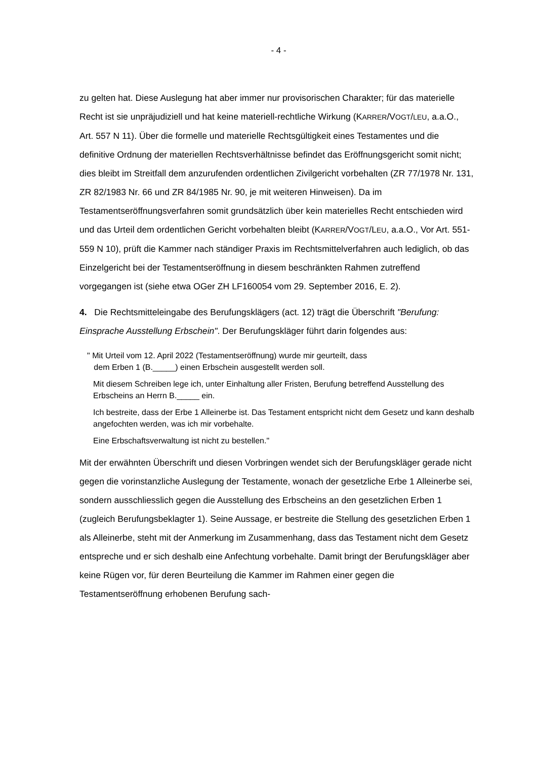- 4 -
zu gelten hat. Diese Auslegung hat aber immer nur provisorischen Charakter; für das materielle Recht ist sie unpräjudiziell und hat keine materiell-rechtliche Wirkung (KARRER/VOGT/LEU, a.a.O., Art. 557 N 11). Über die formelle und materielle Rechtsgültigkeit eines Testamentes und die definitive Ordnung der materiellen Rechtsverhältnisse befindet das Eröffnungsgericht somit nicht; dies bleibt im Streitfall dem anzurufenden ordentlichen Zivilgericht vorbehalten (ZR 77/1978 Nr. 131, ZR 82/1983 Nr. 66 und ZR 84/1985 Nr. 90, je mit weiteren Hinweisen). Da im Testamentseröffnungsverfahren somit grundsätzlich über kein materielles Recht entschieden wird und das Urteil dem ordentlichen Gericht vorbehalten bleibt (KARRER/VOGT/LEU, a.a.O., Vor Art. 551-559 N 10), prüft die Kammer nach ständiger Praxis im Rechtsmittelverfahren auch lediglich, ob das Einzelgericht bei der Testamentseröffnung in diesem beschränkten Rahmen zutreffend vorgegangen ist (siehe etwa OGer ZH LF160054 vom 29. September 2016, E. 2).
4. Die Rechtsmitteleingabe des Berufungsklägers (act. 12) trägt die Überschrift "Berufung: Einsprache Ausstellung Erbschein". Der Berufungskläger führt darin folgendes aus:
" Mit Urteil vom 12. April 2022 (Testamentseröffnung) wurde mir geurteilt, dass
dem Erben 1 (B._____) einen Erbschein ausgestellt werden soll.
Mit diesem Schreiben lege ich, unter Einhaltung aller Fristen, Berufung betreffend Ausstellung des Erbscheins an Herrn B._____ ein.
Ich bestreite, dass der Erbe 1 Alleinerbe ist. Das Testament entspricht nicht dem Gesetz und kann deshalb angefochten werden, was ich mir vorbehalte.
Eine Erbschaftsverwaltung ist nicht zu bestellen."
Mit der erwähnten Überschrift und diesen Vorbringen wendet sich der Berufungskläger gerade nicht gegen die vorinstanzliche Auslegung der Testamente, wonach der gesetzliche Erbe 1 Alleinerbe sei, sondern ausschliesslich gegen die Ausstellung des Erbscheins an den gesetzlichen Erben 1 (zugleich Berufungsbeklagter 1). Seine Aussage, er bestreite die Stellung des gesetzlichen Erben 1 als Alleinerbe, steht mit der Anmerkung im Zusammenhang, dass das Testament nicht dem Gesetz entspreche und er sich deshalb eine Anfechtung vorbehalte. Damit bringt der Berufungskläger aber keine Rügen vor, für deren Beurteilung die Kammer im Rahmen einer gegen die Testamentseröffnung erhobenen Berufung sach-